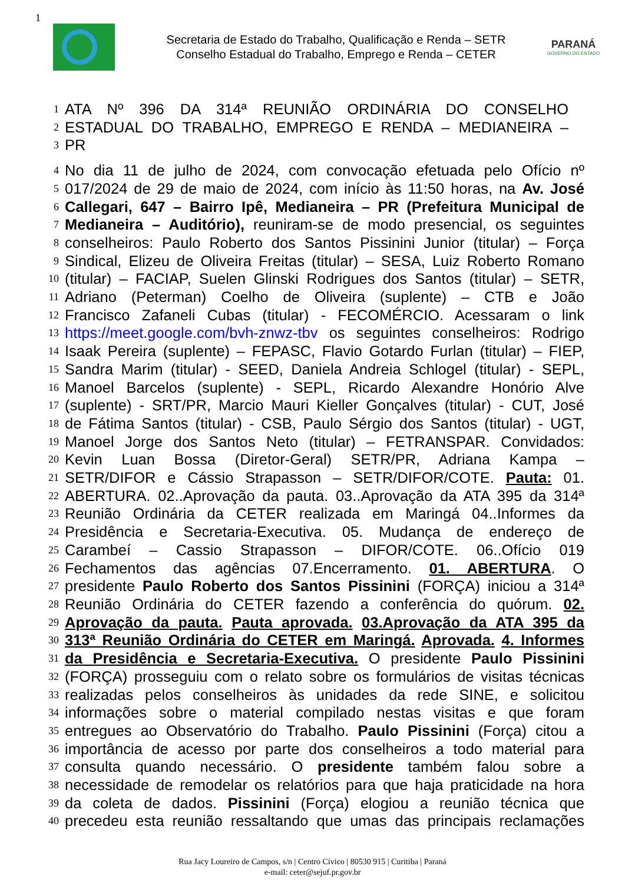1
Secretaria de Estado do Trabalho, Qualificação e Renda – SETR
Conselho Estadual do Trabalho, Emprego e Renda – CETER
PARANÁ
GOVERNO DO ESTADO
1 ATA Nº 396 DA 314ª REUNIÃO ORDINÁRIA DO CONSELHO
2 ESTADUAL DO TRABALHO, EMPREGO E RENDA – MEDIANEIRA –
3 PR
4 No dia 11 de julho de 2024, com convocação efetuada pelo Ofício nº
5 017/2024 de 29 de maio de 2024, com início às 11:50 horas, na Av. José
6 Callegari, 647 – Bairro Ipê, Medianeira – PR (Prefeitura Municipal de
7 Medianeira – Auditório), reuniram-se de modo presencial, os seguintes
8 conselheiros: Paulo Roberto dos Santos Pissinini Junior (titular) – Força
9 Sindical, Elizeu de Oliveira Freitas (titular) – SESA, Luiz Roberto Romano
10 (titular) – FACIAP, Suelen Glinski Rodrigues dos Santos (titular) – SETR,
11 Adriano (Peterman) Coelho de Oliveira (suplente) – CTB e João
12 Francisco Zafaneli Cubas (titular) - FECOMÉRCIO. Acessaram o link
13 https://meet.google.com/bvh-znwz-tbv os seguintes conselheiros: Rodrigo
14 Isaak Pereira (suplente) – FEPASC, Flavio Gotardo Furlan (titular) – FIEP,
15 Sandra Marim (titular) - SEED, Daniela Andreia Schlogel (titular) - SEPL,
16 Manoel Barcelos (suplente) - SEPL, Ricardo Alexandre Honório Alve
17 (suplente) - SRT/PR, Marcio Mauri Kieller Gonçalves (titular) - CUT, José
18 de Fátima Santos (titular) - CSB, Paulo Sérgio dos Santos (titular) - UGT,
19 Manoel Jorge dos Santos Neto (titular) – FETRANSPAR. Convidados:
20 Kevin Luan Bossa (Diretor-Geral) SETR/PR, Adriana Kampa –
21 SETR/DIFOR e Cássio Strapasson – SETR/DIFOR/COTE. Pauta: 01.
22 ABERTURA. 02..Aprovação da pauta. 03..Aprovação da ATA 395 da 314ª
23 Reunião Ordinária da CETER realizada em Maringá 04..Informes da
24 Presidência e Secretaria-Executiva. 05. Mudança de endereço de
25 Carambeí – Cassio Strapasson – DIFOR/COTE. 06..Ofício 019
26 Fechamentos das agências 07.Encerramento. 01. ABERTURA. O
27 presidente Paulo Roberto dos Santos Pissinini (FORÇA) iniciou a 314ª
28 Reunião Ordinária do CETER fazendo a conferência do quórum. 02.
29 Aprovação da pauta. Pauta aprovada. 03.Aprovação da ATA 395 da
30 313ª Reunião Ordinária do CETER em Maringá. Aprovada. 4. Informes
31 da Presidência e Secretaria-Executiva. O presidente Paulo Pissinini
32 (FORÇA) prosseguiu com o relato sobre os formulários de visitas técnicas
33 realizadas pelos conselheiros às unidades da rede SINE, e solicitou
34 informações sobre o material compilado nestas visitas e que foram
35 entregues ao Observatório do Trabalho. Paulo Pissinini (Força) citou a
36 importância de acesso por parte dos conselheiros a todo material para
37 consulta quando necessário. O presidente também falou sobre a
38 necessidade de remodelar os relatórios para que haja praticidade na hora
39 da coleta de dados. Pissinini (Força) elogiou a reunião técnica que
40 precedeu esta reunião ressaltando que umas das principais reclamações
Rua Jacy Loureiro de Campos, s/n | Centro Cívico | 80530 915 | Curitiba | Paraná
e-mail: ceter@sejuf.pr.gov.br